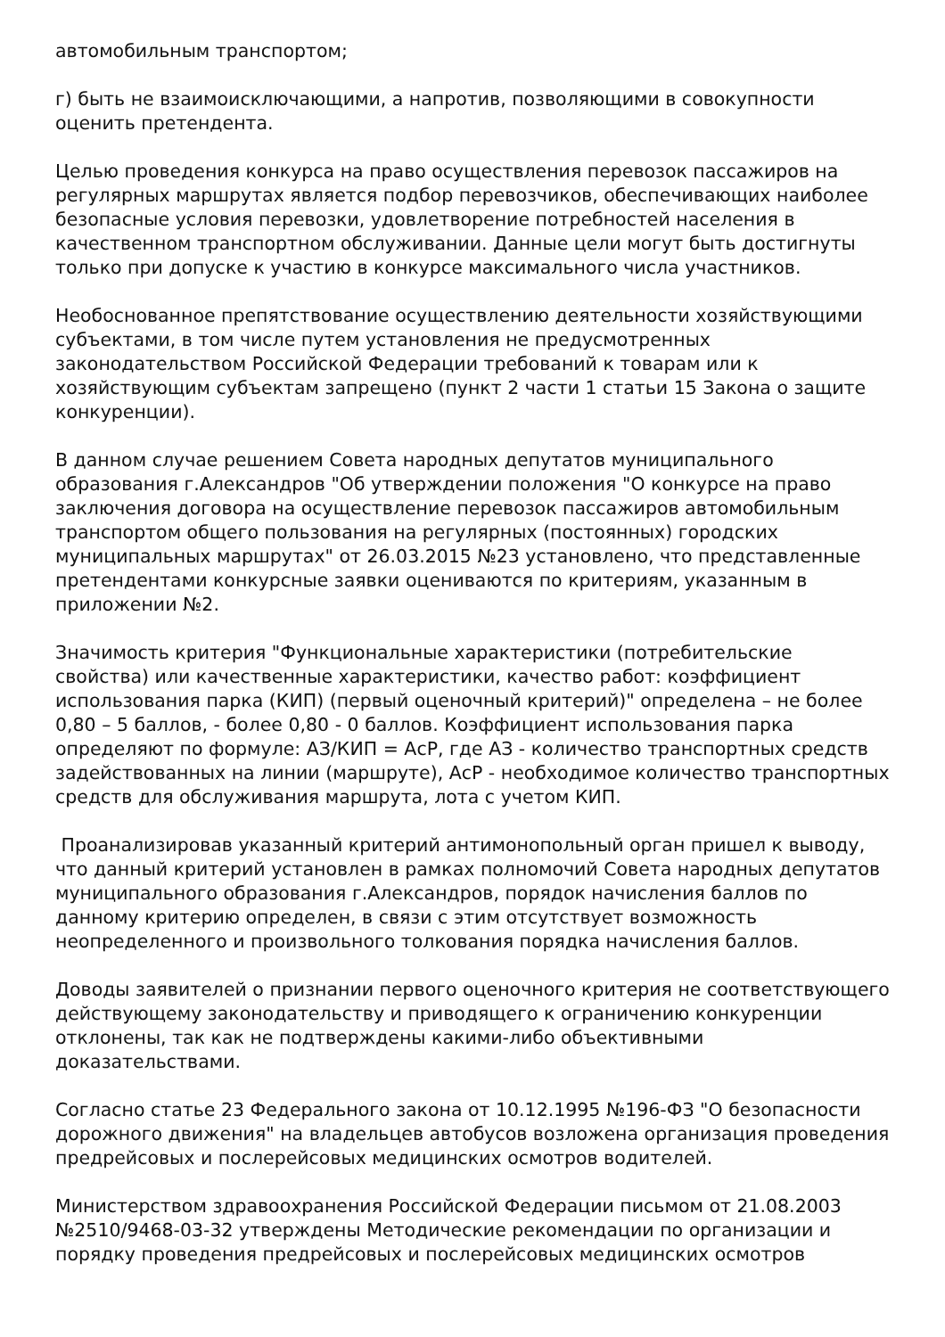автомобильным транспортом;
г) быть не взаимоисключающими, а напротив, позволяющими в совокупности оценить претендента.
Целью проведения конкурса на право осуществления перевозок пассажиров на регулярных маршрутах является подбор перевозчиков, обеспечивающих наиболее безопасные условия перевозки, удовлетворение потребностей населения в качественном транспортном обслуживании. Данные цели могут быть достигнуты только при допуске к участию в конкурсе максимального числа участников.
Необоснованное препятствование осуществлению деятельности хозяйствующими субъектами, в том числе путем установления не предусмотренных законодательством Российской Федерации требований к товарам или к хозяйствующим субъектам запрещено (пункт 2 части 1 статьи 15 Закона о защите конкуренции).
В данном случае решением Совета народных депутатов муниципального образования г.Александров "Об утверждении положения "О конкурсе на право заключения договора на осуществление перевозок пассажиров автомобильным транспортом общего пользования на регулярных (постоянных) городских муниципальных маршрутах" от 26.03.2015 №23 установлено, что представленные претендентами конкурсные заявки оцениваются по критериям, указанным в приложении №2.
Значимость критерия "Функциональные характеристики (потребительские свойства) или качественные характеристики, качество работ: коэффициент использования парка (КИП) (первый оценочный критерий)" определена – не более 0,80 – 5 баллов, - более 0,80 - 0 баллов. Коэффициент использования парка определяют по формуле: АЗ/КИП = АсР, где АЗ - количество транспортных средств задействованных на линии (маршруте), АсР - необходимое количество транспортных средств для обслуживания маршрута, лота с учетом КИП.
Проанализировав указанный критерий антимонопольный орган пришел к выводу, что данный критерий установлен в рамках полномочий Совета народных депутатов муниципального образования г.Александров, порядок начисления баллов по данному критерию определен, в связи с этим отсутствует возможность неопределенного и произвольного толкования порядка начисления баллов.
Доводы заявителей о признании первого оценочного критерия не соответствующего действующему законодательству и приводящего к ограничению конкуренции отклонены, так как не подтверждены какими-либо объективными доказательствами.
Согласно статье 23 Федерального закона от 10.12.1995 №196-ФЗ "О безопасности дорожного движения" на владельцев автобусов возложена организация проведения предрейсовых и послерейсовых медицинских осмотров водителей.
Министерством здравоохранения Российской Федерации письмом от 21.08.2003 №2510/9468-03-32 утверждены Методические рекомендации по организации и порядку проведения предрейсовых и послерейсовых медицинских осмотров